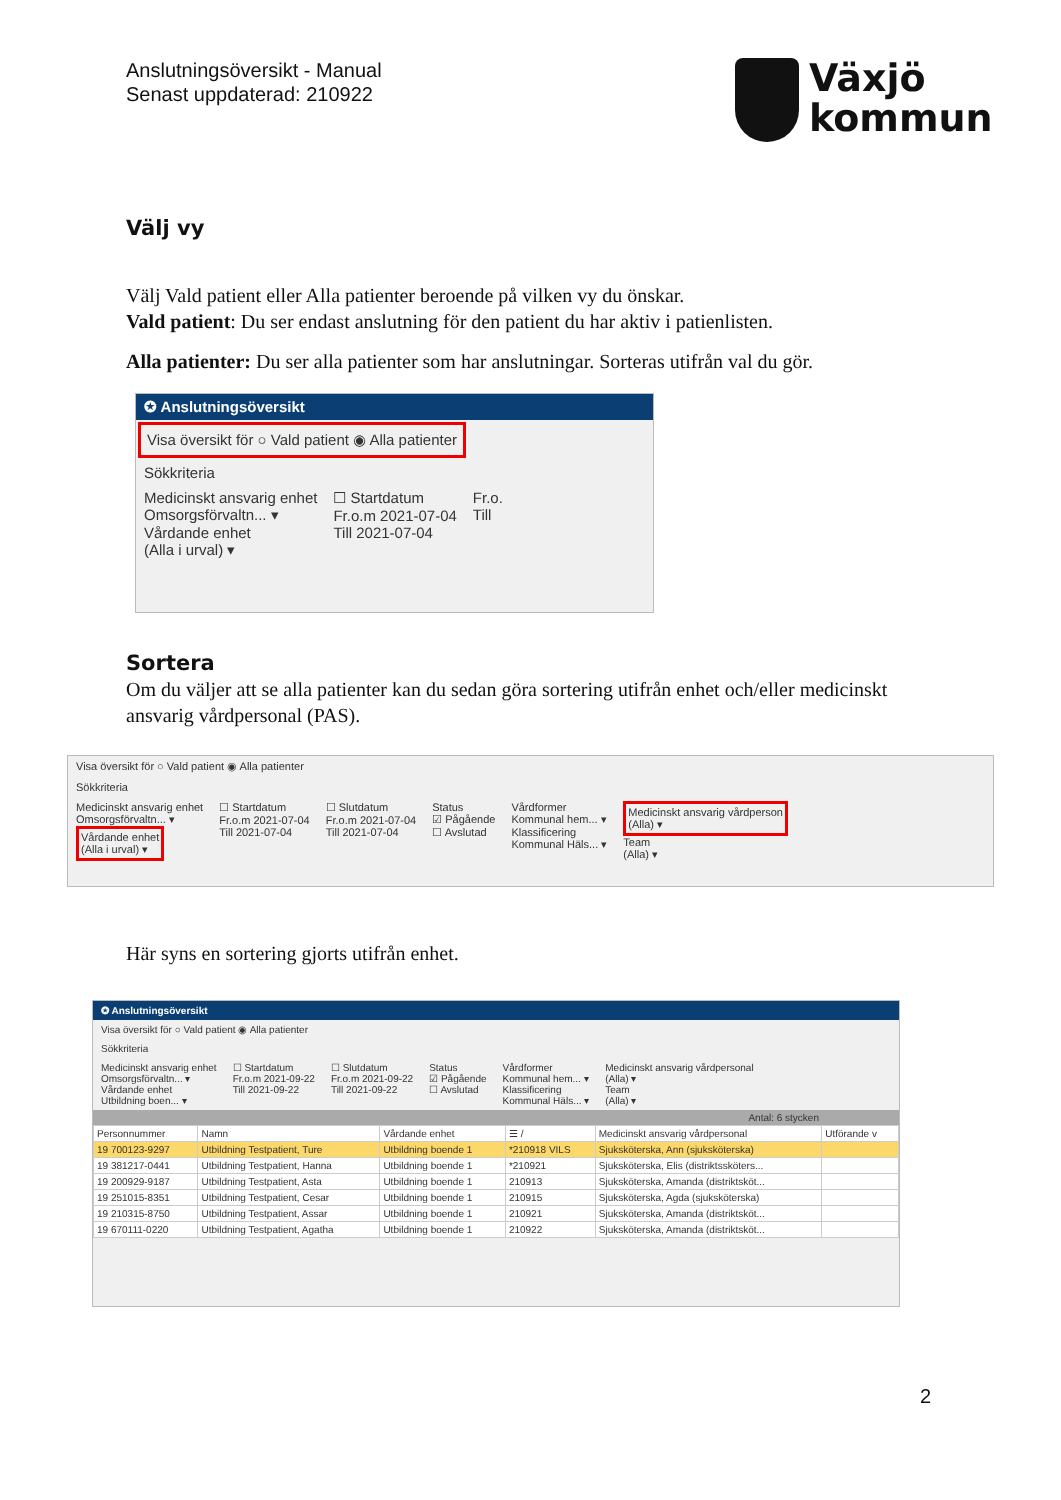Anslutningsöversikt - Manual
Senast uppdaterad: 210922
Växjö
kommun
Välj vy
Välj Vald patient eller Alla patienter beroende på vilken vy du önskar.
Vald patient: Du ser endast anslutning för den patient du har aktiv i patienlisten.
Alla patienter: Du ser alla patienter som har anslutningar. Sorteras utifrån val du gör.
✪ Anslutningsöversikt
Visa översikt för ○ Vald patient ◉ Alla patienter
Sökkriteria
Medicinskt ansvarig enhet
Omsorgsförvaltn... ▾
Vårdande enhet
(Alla i urval) ▾ ☐ Startdatum
Fr.o.m 2021-07-04
Till 2021-07-04 Fr.o.
Till
Sortera
Om du väljer att se alla patienter kan du sedan göra sortering utifrån enhet och/eller medicinskt ansvarig vårdpersonal (PAS).
Visa översikt för ○ Vald patient ◉ Alla patienter
Sökkriteria
Medicinskt ansvarig enhet
Omsorgsförvaltn... ▾
Vårdande enhet
(Alla i urval) ▾ ☐ Startdatum
Fr.o.m 2021-07-04
Till 2021-07-04 ☐ Slutdatum
Fr.o.m 2021-07-04
Till 2021-07-04 Status
☑ Pågående
☐ Avslutad Vårdformer
Kommunal hem... ▾
Klassificering
Kommunal Häls... ▾ Medicinskt ansvarig vårdperson
(Alla) ▾
Team
(Alla) ▾
Här syns en sortering gjorts utifrån enhet.
✪ Anslutningsöversikt
Visa översikt för ○ Vald patient ◉ Alla patienter
Sökkriteria
Medicinskt ansvarig enhet
Omsorgsförvaltn... ▾
Vårdande enhet
Utbildning boen... ▾ ☐ Startdatum
Fr.o.m 2021-09-22
Till 2021-09-22 ☐ Slutdatum
Fr.o.m 2021-09-22
Till 2021-09-22 Status
☑ Pågående
☐ Avslutad Vårdformer
Kommunal hem... ▾
Klassificering
Kommunal Häls... ▾ Medicinskt ansvarig vårdpersonal
(Alla) ▾
Team
(Alla) ▾
Antal: 6 stycken
| Personnummer | Namn | Vårdande enhet | ☰ / | Medicinskt ansvarig vårdpersonal | Utförande v |
| --- | --- | --- | --- | --- | --- |
| 19 700123-9297 | Utbildning Testpatient, Ture | Utbildning boende 1 | *210918 VILS | Sjuksköterska, Ann (sjuksköterska) | |
| 19 381217-0441 | Utbildning Testpatient, Hanna | Utbildning boende 1 | *210921 | Sjuksköterska, Elis (distriktssköters... | |
| 19 200929-9187 | Utbildning Testpatient, Asta | Utbildning boende 1 | 210913 | Sjuksköterska, Amanda (distriktsköt... | |
| 19 251015-8351 | Utbildning Testpatient, Cesar | Utbildning boende 1 | 210915 | Sjuksköterska, Agda (sjuksköterska) | |
| 19 210315-8750 | Utbildning Testpatient, Assar | Utbildning boende 1 | 210921 | Sjuksköterska, Amanda (distriktsköt... | |
| 19 670111-0220 | Utbildning Testpatient, Agatha | Utbildning boende 1 | 210922 | Sjuksköterska, Amanda (distriktsköt... | |
2